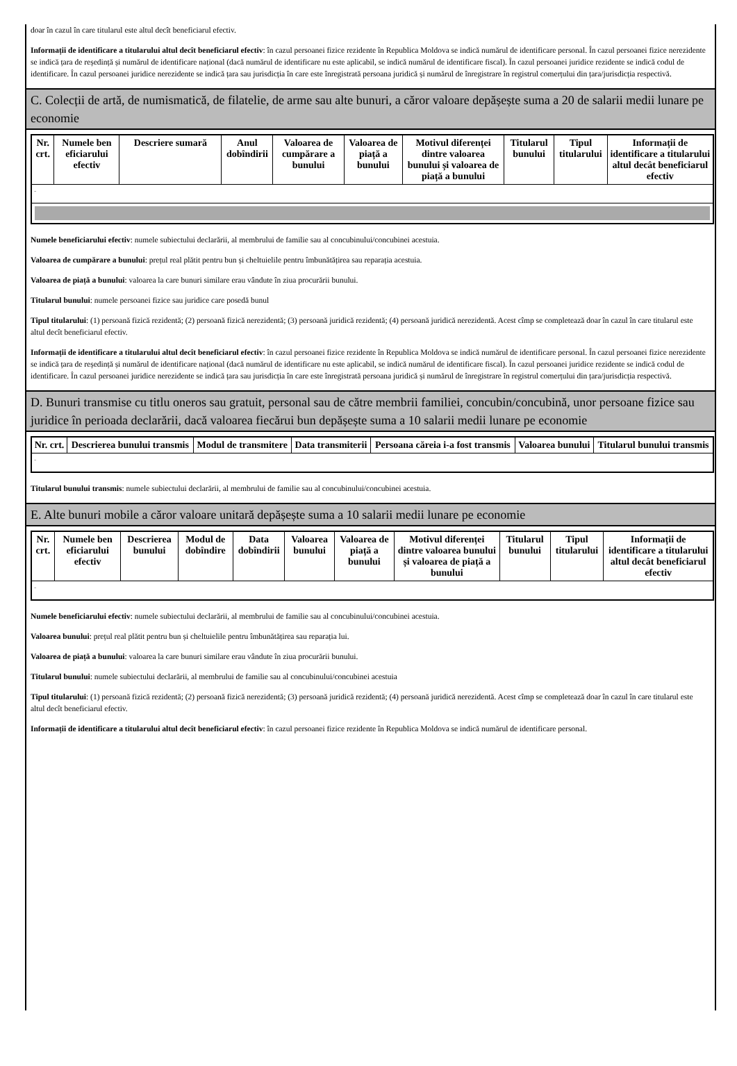doar în cazul în care titularul este altul decît beneficiarul efectiv.
Informații de identificare a titularului altul decît beneficiarul efectiv: în cazul persoanei fizice rezidente în Republica Moldova se indică numărul de identificare personal. În cazul persoanei fizice nerezidente se indică țara de reședință și numărul de identificare național (dacă numărul de identificare nu este aplicabil, se indică numărul de identificare fiscal). În cazul persoanei juridice rezidente se indică codul de identificare. În cazul persoanei juridice nerezidente se indică țara sau jurisdicția în care este înregistrată persoana juridică și numărul de înregistrare în registrul comerțului din țara/jurisdicția respectivă.
C. Colecții de artă, de numismatică, de filatelie, de arme sau alte bunuri, a căror valoare depășește suma a 20 de salarii medii lunare pe economie
| Nr. crt. | Numele ben eficiarului efectiv | Descriere sumară | Anul dobîndirii | Valoarea de cumpărare a bunului | Valoarea de piață a bunului | Motivul diferenței dintre valoarea bunului și valoarea de piață a bunului | Titularul bunului | Tipul titularului | Informații de identificare a titularului altul decât beneficiarul efectiv |
| --- | --- | --- | --- | --- | --- | --- | --- | --- | --- |
| - | | | | | | | | | |
Numele beneficiarului efectiv: numele subiectului declarării, al membrului de familie sau al concubinului/concubinei acestuia.
Valoarea de cumpărare a bunului: prețul real plătit pentru bun și cheltuielile pentru îmbunătățirea sau reparația acestuia.
Valoarea de piață a bunului: valoarea la care bunuri similare erau vândute în ziua procurării bunului.
Titularul bunului: numele persoanei fizice sau juridice care posedă bunul
Tipul titularului: (1) persoană fizică rezidentă; (2) persoană fizică nerezidentă; (3) persoană juridică rezidentă; (4) persoană juridică nerezidentă. Acest cîmp se completează doar în cazul în care titularul este altul decît beneficiarul efectiv.
Informații de identificare a titularului altul decît beneficiarul efectiv: în cazul persoanei fizice rezidente în Republica Moldova se indică numărul de identificare personal. În cazul persoanei fizice nerezidente se indică țara de reședință și numărul de identificare național (dacă numărul de identificare nu este aplicabil, se indică numărul de identificare fiscal). În cazul persoanei juridice rezidente se indică codul de identificare. În cazul persoanei juridice nerezidente se indică țara sau jurisdicția în care este înregistrată persoana juridică și numărul de înregistrare în registrul comerțului din țara/jurisdicția respectivă.
D. Bunuri transmise cu titlu oneros sau gratuit, personal sau de către membrii familiei, concubin/concubină, unor persoane fizice sau juridice în perioada declarării, dacă valoarea fiecărui bun depășește suma a 10 salarii medii lunare pe economie
| Nr. crt. | Descrierea bunului transmis | Modul de transmitere | Data transmiterii | Persoana căreia i-a fost transmis | Valoarea bunului | Titularul bunului transmis |
| --- | --- | --- | --- | --- | --- | --- |
| - | | | | | | |
Titularul bunului transmis: numele subiectului declarării, al membrului de familie sau al concubinului/concubinei acestuia.
E. Alte bunuri mobile a căror valoare unitară depășește suma a 10 salarii medii lunare pe economie
| Nr. crt. | Numele ben eficiarului efectiv | Descrierea bunului | Modul de dobîndire | Data dobîndirii | Valoarea bunului | Valoarea de piață a bunului | Motivul diferenței dintre valoarea bunului și valoarea de piață a bunului | Titularul bunului | Tipul titularului | Informații de identificare a titularului altul decât beneficiarul efectiv |
| --- | --- | --- | --- | --- | --- | --- | --- | --- | --- | --- |
| - | | | | | | | | | | |
Numele beneficiarului efectiv: numele subiectului declarării, al membrului de familie sau al concubinului/concubinei acestuia.
Valoarea bunului: prețul real plătit pentru bun și cheltuielile pentru îmbunătățirea sau reparația lui.
Valoarea de piață a bunului: valoarea la care bunuri similare erau vândute în ziua procurării bunului.
Titularul bunului: numele subiectului declarării, al membrului de familie sau al concubinului/concubinei acestuia
Tipul titularului: (1) persoană fizică rezidentă; (2) persoană fizică nerezidentă; (3) persoană juridică rezidentă; (4) persoană juridică nerezidentă. Acest cîmp se completează doar în cazul în care titularul este altul decît beneficiarul efectiv.
Informații de identificare a titularului altul decît beneficiarul efectiv: în cazul persoanei fizice rezidente în Republica Moldova se indică numărul de identificare personal.